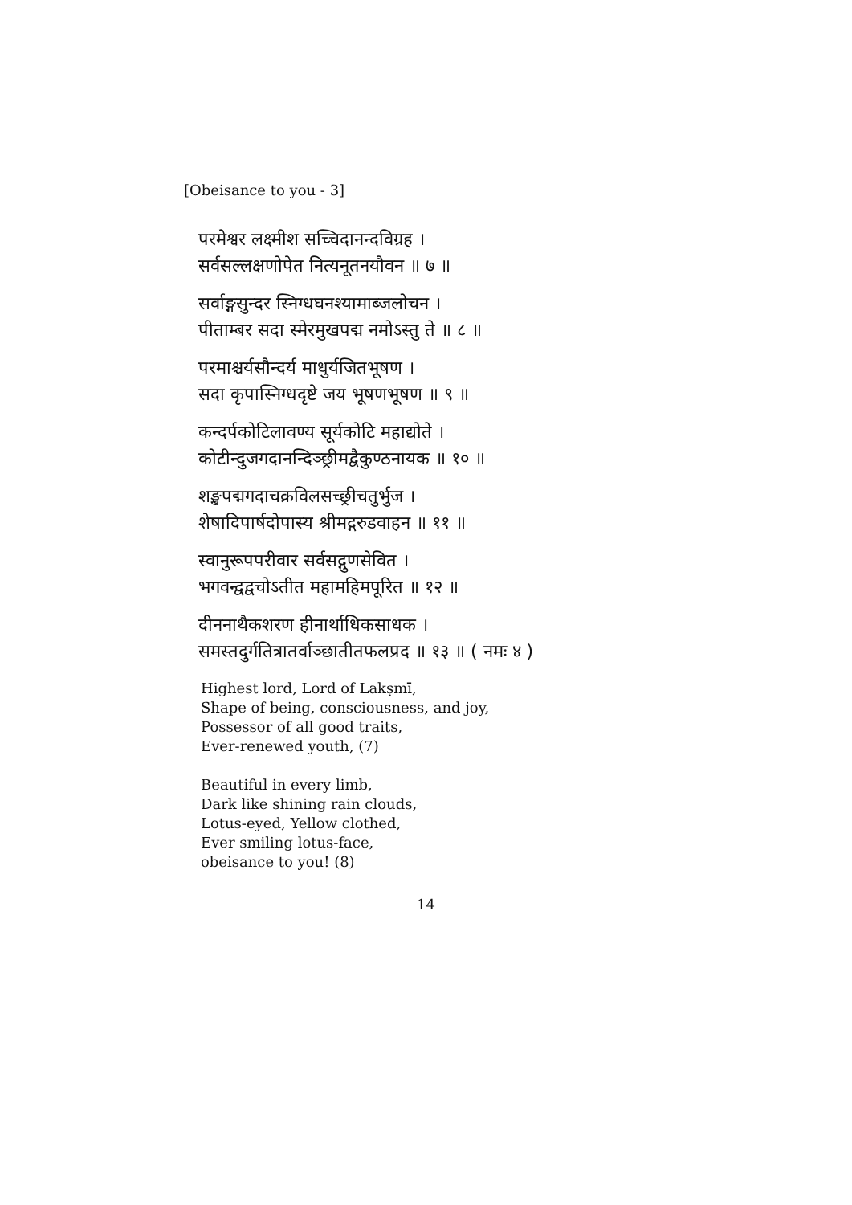[Obeisance to you - 3]
परमेश्वर लक्ष्मीश सच्चिदानन्दविग्रह ।
सर्वसल्लक्षणोपेत नित्यनूतनयौवन ॥ ७ ॥
सर्वाङ्गसुन्दर स्निग्धघनश्यामाब्जलोचन ।
पीताम्बर सदा स्मेरमुखपद्म नमोऽस्तु ते ॥ ८ ॥
परमाश्चर्यसौन्दर्य माधुर्यजितभूषण ।
सदा कृपास्निग्धदृष्टे जय भूषणभूषण ॥ ९ ॥
कन्दर्पकोटिलावण्य सूर्यकोटि महाद्योते ।
कोटीन्दुजगदानन्दिञ्छ्रीमद्वैकुण्ठनायक ॥ १० ॥
शङ्खपद्मगदाचक्रविलसच्छ्रीचतुर्भुज ।
शेषादिपार्षदोपास्य श्रीमद्गरुडवाहन ॥ ११ ॥
स्वानुरूपपरीवार सर्वसद्गुणसेवित ।
भगवन्द्वद्वचोऽतीत महामहिमपूरित ॥ १२ ॥
दीननाथैकशरण हीनार्थाधिकसाधक ।
समस्तदुर्गतित्रातर्वाञ्छातीतफलप्रद ॥ १३ ॥ ( नमः ४ )
Highest lord, Lord of Lakṣmī,
Shape of being, consciousness, and joy,
Possessor of all good traits,
Ever-renewed youth, (7)
Beautiful in every limb,
Dark like shining rain clouds,
Lotus-eyed, Yellow clothed,
Ever smiling lotus-face,
obeisance to you! (8)
14